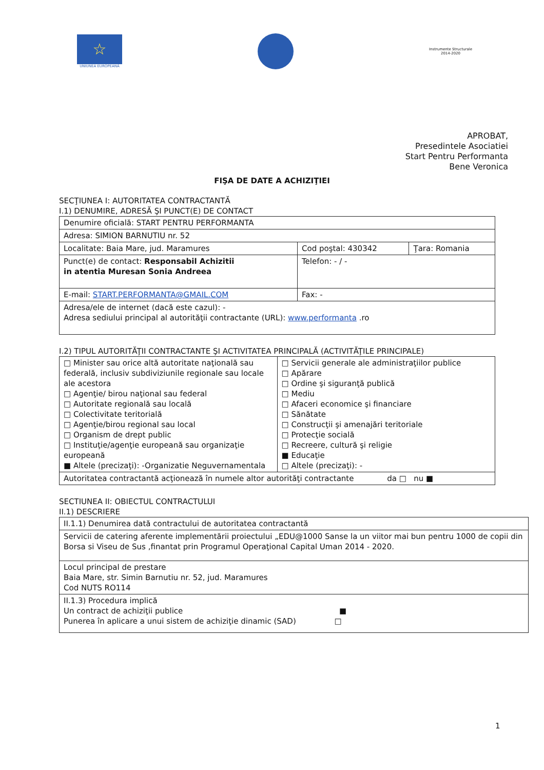☆
UNIUNEA EUROPEANĂ
Instrumente Structurale
2014-2020
APROBAT,
Presedintele Asociatiei
Start Pentru Performanta
Bene Veronica
FIŞA DE DATE A ACHIZIŢIEI
SECŢIUNEA I: AUTORITATEA CONTRACTANTĂ
I.1) DENUMIRE, ADRESĂ ŞI PUNCT(E) DE CONTACT
| Denumire oficială: START PENTRU PERFORMANTA | | |
| Adresa: SIMION BARNUTIU nr. 52 | | |
| Localitate: Baia Mare, jud. Maramures | Cod poştal: 430342 | Ţara: Romania |
| Punct(e) de contact: Responsabil Achizitii in atentia Muresan Sonia Andreea | Telefon: - / - | |
| E-mail: START.PERFORMANTA@GMAIL.COM | Fax: - | |
| Adresa/ele de internet (dacă este cazul): - Adresa sediului principal al autorităţii contractante (URL): www.performanta .ro | | |
I.2) TIPUL AUTORITĂŢII CONTRACTANTE ŞI ACTIVITATEA PRINCIPALĂ (ACTIVITĂŢILE PRINCIPALE)
| □ Minister sau orice altă autoritate naţională sau federală, inclusiv subdiviziunile regionale sau locale ale acestora □ Agenţie/ birou naţional sau federal □ Autoritate regională sau locală □ Colectivitate teritorială □ Agenţie/birou regional sau local □ Organism de drept public □ Instituţie/agenţie europeană sau organizaţie europeană ■ Altele (precizaţi): -Organizatie Neguvernamentala | □ Servicii generale ale administraţiilor publice □ Apărare □ Ordine şi siguranţă publică □ Mediu □ Afaceri economice şi financiare □ Sănătate □ Construcţii şi amenajări teritoriale □ Protecţie socială □ Recreere, cultură şi religie ■ Educaţie □ Altele (precizaţi): - |
| Autoritatea contractantă acţionează în numele altor autorităţi contractante da □ nu ■ | |
SECTIUNEA II: OBIECTUL CONTRACTULUI
II.1) DESCRIERE
| II.1.1) Denumirea dată contractului de autoritatea contractantă |
| Servicii de catering aferente implementării proiectului „EDU@1000 Sanse la un viitor mai bun pentru 1000 de copii din Borsa si Viseu de Sus ,finantat prin Programul Operaţional Capital Uman 2014 - 2020. |
| Locul principal de prestare Baia Mare, str. Simin Barnutiu nr. 52, jud. Maramures Cod NUTS RO114 |
| II.1.3) Procedura implică Un contract de achiziţii publice ■ Punerea în aplicare a unui sistem de achiziţie dinamic (SAD) □ |
1